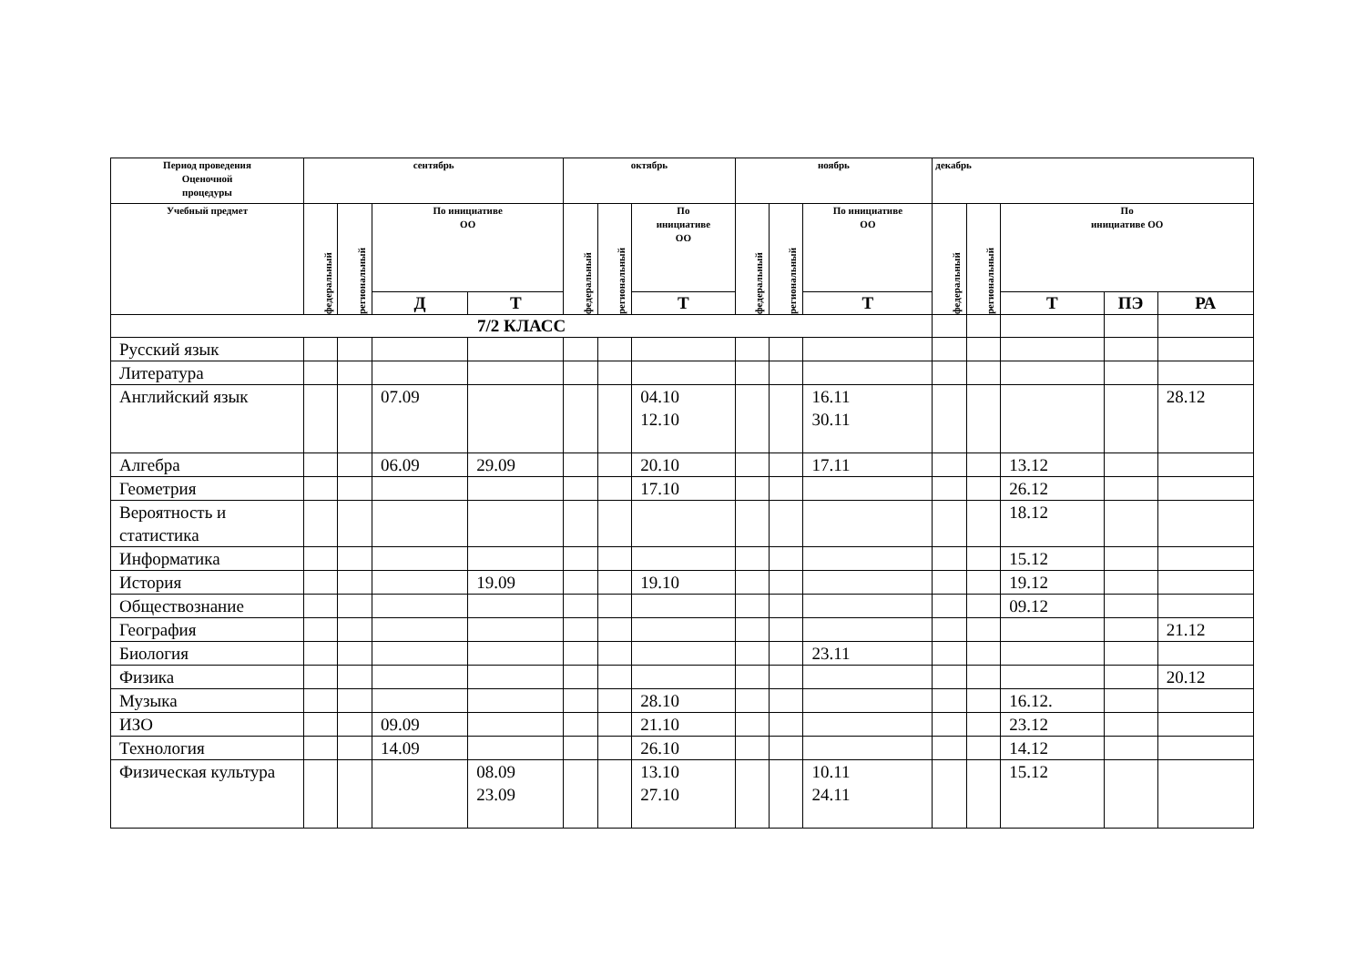| Период проведения Оценочной процедуры | сентябрь | | | | октябрь | | | ноябрь | | | декабрь | | | | |
| --- | --- | --- | --- | --- | --- | --- | --- | --- | --- | --- | --- | --- | --- | --- | --- |
| Учебный предмет | федеральный | региональный | По инициативе ОО | | федеральный | региональный | По инициативе ОО | федеральный | региональный | По инициативе ОО | федеральный | региональный | По инициативе ОО | | |
| | | | Д | Т | | | Т | | | Т | | | Т | ПЭ | РА |
| 7/2 КЛАСС | | | | | | | | | | | | | | | |
| Русский язык | | | | | | | | | | | | | | | |
| Литература | | | | | | | | | | | | | | | |
| Английский язык | | | 07.09 | | | | 04.10 12.10 | | | 16.11 30.11 | | | | | 28.12 |
| Алгебра | | | 06.09 | 29.09 | | | 20.10 | | | 17.11 | | | 13.12 | | |
| Геометрия | | | | | | | 17.10 | | | | | | 26.12 | | |
| Вероятность и статистика | | | | | | | | | | | | | 18.12 | | |
| Информатика | | | | | | | | | | | | | 15.12 | | |
| История | | | | 19.09 | | | 19.10 | | | | | | 19.12 | | |
| Обществознание | | | | | | | | | | | | | 09.12 | | |
| География | | | | | | | | | | | | | | | 21.12 |
| Биология | | | | | | | | | | 23.11 | | | | | |
| Физика | | | | | | | | | | | | | | | 20.12 |
| Музыка | | | | | | | 28.10 | | | | | | 16.12. | | |
| ИЗО | | | 09.09 | | | | 21.10 | | | | | | 23.12 | | |
| Технология | | | 14.09 | | | | 26.10 | | | | | | 14.12 | | |
| Физическая культура | | | | 08.09 23.09 | | | 13.10 27.10 | | | 10.11 24.11 | | | 15.12 | | |